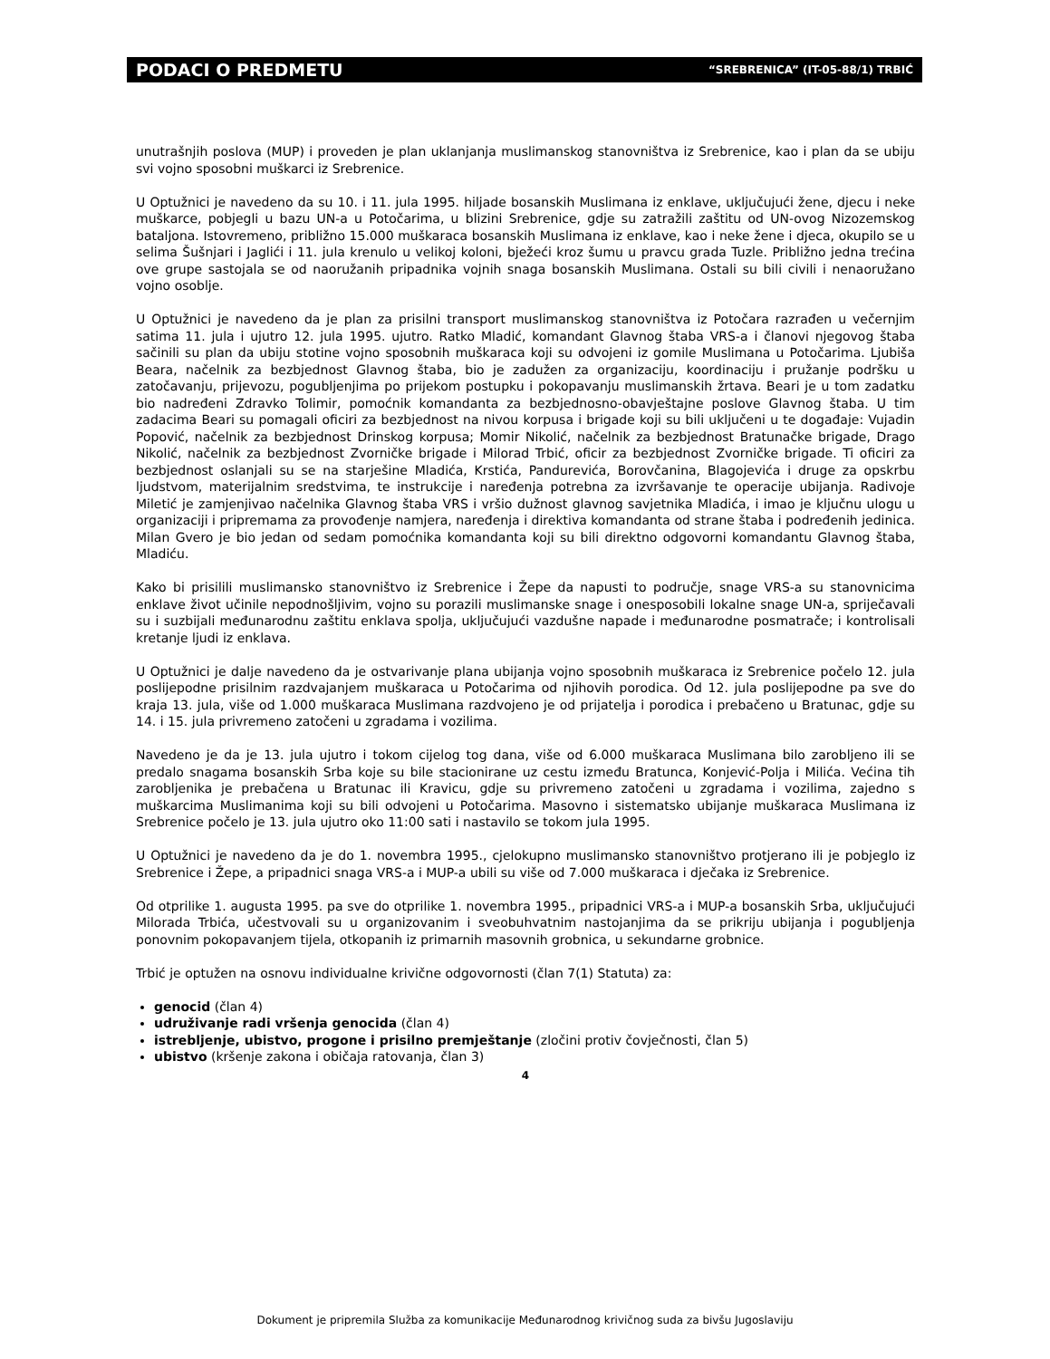PODACI O PREDMETU “SREBRENICA” (IT-05-88/1) TRBIĆ
unutrašnjih poslova (MUP) i proveden je plan uklanjanja muslimanskog stanovništva iz Srebrenice, kao i plan da se ubiju svi vojno sposobni muškarci iz Srebrenice.
U Optužnici je navedeno da su 10. i 11. jula 1995. hiljade bosanskih Muslimana iz enklave, uključujući žene, djecu i neke muškarce, pobjegli u bazu UN-a u Potočarima, u blizini Srebrenice, gdje su zatražili zaštitu od UN-ovog Nizozemskog bataljona. Istovremeno, približno 15.000 muškaraca bosanskih Muslimana iz enklave, kao i neke žene i djeca, okupilo se u selima Šušnjari i Jaglići i 11. jula krenulo u velikoj koloni, bježeći kroz šumu u pravcu grada Tuzle. Približno jedna trećina ove grupe sastojala se od naoružanih pripadnika vojnih snaga bosanskih Muslimana. Ostali su bili civili i nenaoružano vojno osoblje.
U Optužnici je navedeno da je plan za prisilni transport muslimanskog stanovništva iz Potočara razrađen u večernjim satima 11. jula i ujutro 12. jula 1995. ujutro. Ratko Mladić, komandant Glavnog štaba VRS-a i članovi njegovog štaba sačinili su plan da ubiju stotine vojno sposobnih muškaraca koji su odvojeni iz gomile Muslimana u Potočarima. Ljubiša Beara, načelnik za bezbjednost Glavnog štaba, bio je zadužen za organizaciju, koordinaciju i pružanje podršku u zatočavanju, prijevozu, pogubljenjima po prijekom postupku i pokopavanju muslimanskih žrtava. Beari je u tom zadatku bio nadređeni Zdravko Tolimir, pomoćnik komandanta za bezbjednosno-obavještajne poslove Glavnog štaba. U tim zadacima Beari su pomagali oficiri za bezbjednost na nivou korpusa i brigade koji su bili uključeni u te događaje: Vujadin Popović, načelnik za bezbjednost Drinskog korpusa; Momir Nikolić, načelnik za bezbjednost Bratunačke brigade, Drago Nikolić, načelnik za bezbjednost Zvorničke brigade i Milorad Trbić, oficir za bezbjednost Zvorničke brigade. Ti oficiri za bezbjednost oslanjali su se na starješine Mladića, Krstića, Pandurevića, Borovčanina, Blagojevića i druge za opskrbu ljudstvom, materijalnim sredstvima, te instrukcije i naređenja potrebna za izvršavanje te operacije ubijanja. Radivoje Miletić je zamjenjivao načelnika Glavnog štaba VRS i vršio dužnost glavnog savjetnika Mladića, i imao je ključnu ulogu u organizaciji i pripremama za provođenje namjera, naređenja i direktiva komandanta od strane štaba i podređenih jedinica. Milan Gvero je bio jedan od sedam pomoćnika komandanta koji su bili direktno odgovorni komandantu Glavnog štaba, Mladiću.
Kako bi prisilili muslimansko stanovništvo iz Srebrenice i Žepe da napusti to područje, snage VRS-a su stanovnicima enklave život učinile nepodnošljivim, vojno su porazili muslimanske snage i onesposobili lokalne snage UN-a, spriječavali su i suzbijali međunarodnu zaštitu enklava spolja, uključujući vazdušne napade i međunarodne posmatrače; i kontrolisali kretanje ljudi iz enklava.
U Optužnici je dalje navedeno da je ostvarivanje plana ubijanja vojno sposobnih muškaraca iz Srebrenice počelo 12. jula poslijepodne prisilnim razdvajanjem muškaraca u Potočarima od njihovih porodica. Od 12. jula poslijepodne pa sve do kraja 13. jula, više od 1.000 muškaraca Muslimana razdvojeno je od prijatelja i porodica i prebačeno u Bratunac, gdje su 14. i 15. jula privremeno zatočeni u zgradama i vozilima.
Navedeno je da je 13. jula ujutro i tokom cijelog tog dana, više od 6.000 muškaraca Muslimana bilo zarobljeno ili se predalo snagama bosanskih Srba koje su bile stacionirane uz cestu između Bratunca, Konjević-Polja i Milića. Većina tih zarobljenika je prebačena u Bratunac ili Kravicu, gdje su privremeno zatočeni u zgradama i vozilima, zajedno s muškarcima Muslimanima koji su bili odvojeni u Potočarima. Masovno i sistematsko ubijanje muškaraca Muslimana iz Srebrenice počelo je 13. jula ujutro oko 11:00 sati i nastavilo se tokom jula 1995.
U Optužnici je navedeno da je do 1. novembra 1995., cjelokupno muslimansko stanovništvo protjerano ili je pobjeglo iz Srebrenice i Žepe, a pripadnici snaga VRS-a i MUP-a ubili su više od 7.000 muškaraca i dječaka iz Srebrenice.
Od otprilike 1. augusta 1995. pa sve do otprilike 1. novembra 1995., pripadnici VRS-a i MUP-a bosanskih Srba, uključujući Milorada Trbića, učestvovali su u organizovanim i sveobuhvatnim nastojanjima da se prikriju ubijanja i pogubljenja ponovnim pokopavanjem tijela, otkopanih iz primarnih masovnih grobnica, u sekundarne grobnice.
Trbić je optužen na osnovu individualne krivične odgovornosti (član 7(1) Statuta) za:
genocid (član 4)
udruživanje radi vršenja genocida (član 4)
istrebljenje, ubistvo, progone i prisilno premještanje (zločini protiv čovječnosti, član 5)
ubistvo (kršenje zakona i običaja ratovanja, član 3)
4
Dokument je pripremila Služba za komunikacije Međunarodnog krivičnog suda za bivšu Jugoslaviju